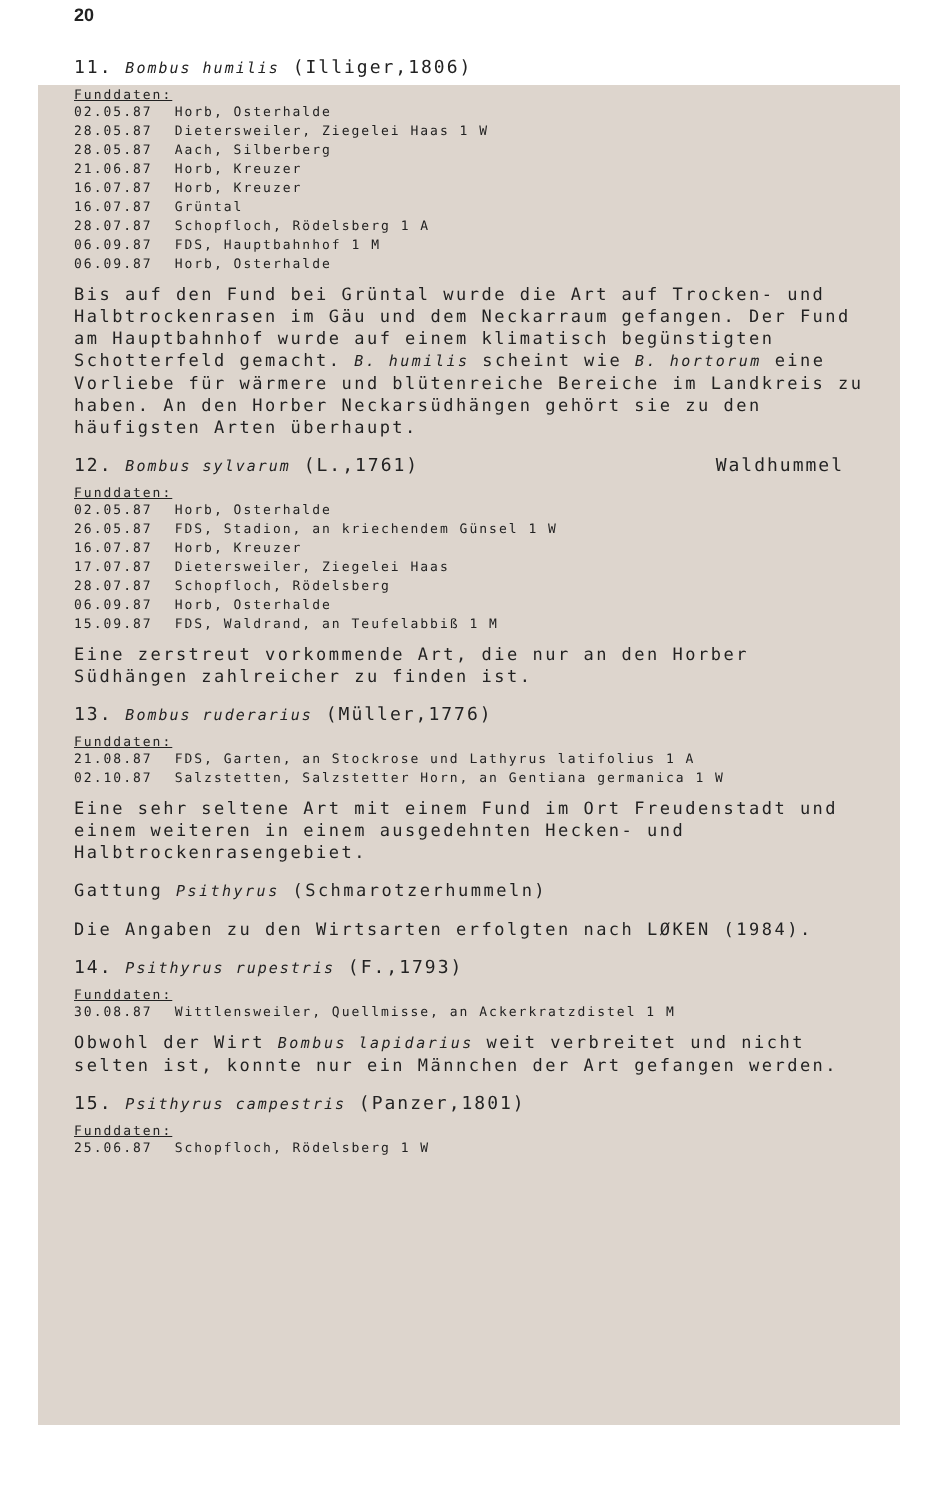20
11. Bombus humilis (Illiger,1806)
Funddaten:
| 02.05.87 | Horb, Osterhalde |
| 28.05.87 | Dietersweiler, Ziegelei Haas 1 W |
| 28.05.87 | Aach, Silberberg |
| 21.06.87 | Horb, Kreuzer |
| 16.07.87 | Horb, Kreuzer |
| 16.07.87 | Grüntal |
| 28.07.87 | Schopfloch, Rödelsberg 1 A |
| 06.09.87 | FDS, Hauptbahnhof 1 M |
| 06.09.87 | Horb, Osterhalde |
Bis auf den Fund bei Grüntal wurde die Art auf Trocken- und Halbtrockenrasen im Gäu und dem Neckarraum gefangen. Der Fund am Hauptbahnhof wurde auf einem klimatisch begünstigten Schotterfeld gemacht. B. humilis scheint wie B. hortorum eine Vorliebe für wärmere und blütenreiche Bereiche im Landkreis zu haben. An den Horber Neckarsüdhängen gehört sie zu den häufigsten Arten überhaupt.
12. Bombus sylvarum (L.,1761) Waldhummel
Funddaten:
| 02.05.87 | Horb, Osterhalde |
| 26.05.87 | FDS, Stadion, an kriechendem Günsel 1 W |
| 16.07.87 | Horb, Kreuzer |
| 17.07.87 | Dietersweiler, Ziegelei Haas |
| 28.07.87 | Schopfloch, Rödelsberg |
| 06.09.87 | Horb, Osterhalde |
| 15.09.87 | FDS, Waldrand, an Teufelabbiß 1 M |
Eine zerstreut vorkommende Art, die nur an den Horber Südhängen zahlreicher zu finden ist.
13. Bombus ruderarius (Müller,1776)
Funddaten:
| 21.08.87 | FDS, Garten, an Stockrose und Lathyrus latifolius 1 A |
| 02.10.87 | Salzstetten, Salzstetter Horn, an Gentiana germanica 1 W |
Eine sehr seltene Art mit einem Fund im Ort Freudenstadt und einem weiteren in einem ausgedehnten Hecken- und Halbtrockenrasengebiet.
Gattung Psithyrus (Schmarotzerhummeln)
Die Angaben zu den Wirtsarten erfolgten nach LØKEN (1984).
14. Psithyrus rupestris (F.,1793)
Funddaten:
| 30.08.87 | Wittlensweiler, Quellmisse, an Ackerkratzdistel 1 M |
Obwohl der Wirt Bombus lapidarius weit verbreitet und nicht selten ist, konnte nur ein Männchen der Art gefangen werden.
15. Psithyrus campestris (Panzer,1801)
Funddaten:
| 25.06.87 | Schopfloch, Rödelsberg 1 W |